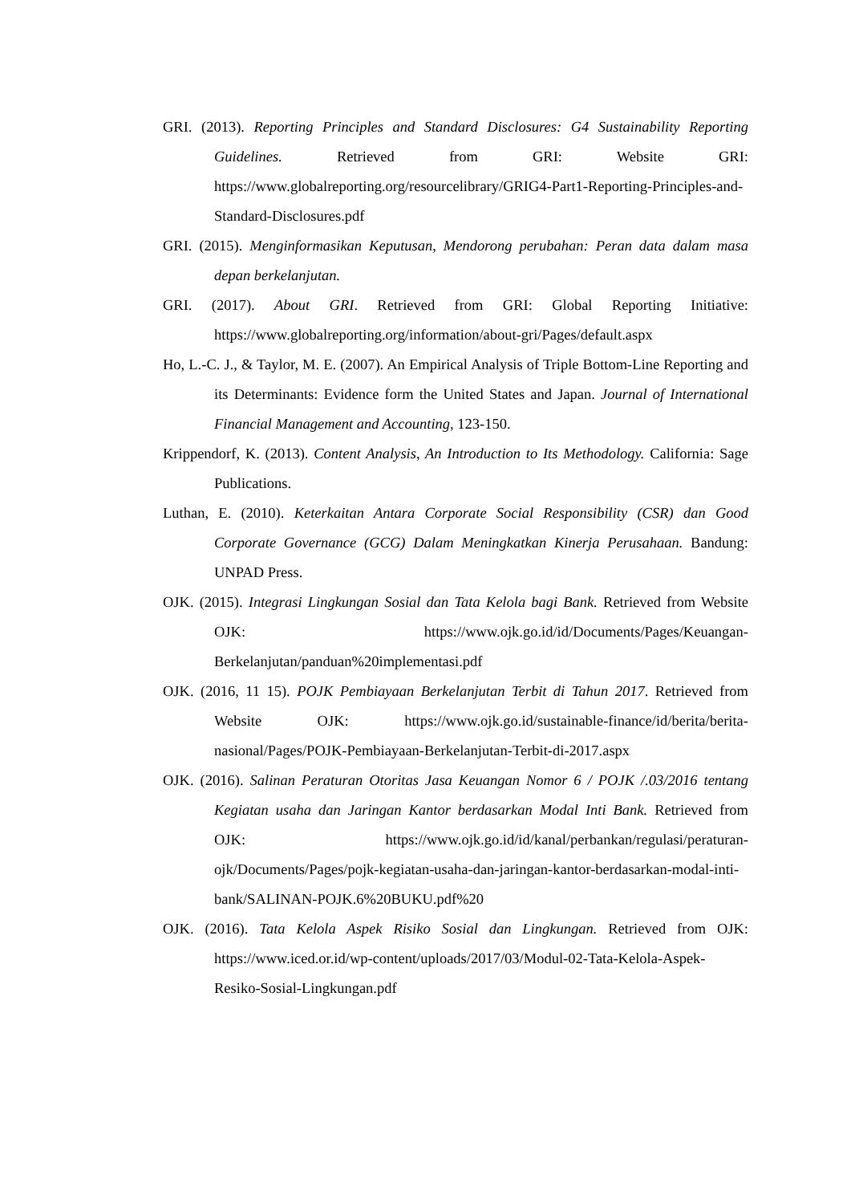GRI. (2013). Reporting Principles and Standard Disclosures: G4 Sustainability Reporting Guidelines. Retrieved from GRI: Website GRI: https://www.globalreporting.org/resourcelibrary/GRIG4-Part1-Reporting-Principles-and-Standard-Disclosures.pdf
GRI. (2015). Menginformasikan Keputusan, Mendorong perubahan: Peran data dalam masa depan berkelanjutan.
GRI. (2017). About GRI. Retrieved from GRI: Global Reporting Initiative: https://www.globalreporting.org/information/about-gri/Pages/default.aspx
Ho, L.-C. J., & Taylor, M. E. (2007). An Empirical Analysis of Triple Bottom-Line Reporting and its Determinants: Evidence form the United States and Japan. Journal of International Financial Management and Accounting, 123-150.
Krippendorf, K. (2013). Content Analysis, An Introduction to Its Methodology. California: Sage Publications.
Luthan, E. (2010). Keterkaitan Antara Corporate Social Responsibility (CSR) dan Good Corporate Governance (GCG) Dalam Meningkatkan Kinerja Perusahaan. Bandung: UNPAD Press.
OJK. (2015). Integrasi Lingkungan Sosial dan Tata Kelola bagi Bank. Retrieved from Website OJK: https://www.ojk.go.id/id/Documents/Pages/Keuangan-Berkelanjutan/panduan%20implementasi.pdf
OJK. (2016, 11 15). POJK Pembiayaan Berkelanjutan Terbit di Tahun 2017. Retrieved from Website OJK: https://www.ojk.go.id/sustainable-finance/id/berita/berita-nasional/Pages/POJK-Pembiayaan-Berkelanjutan-Terbit-di-2017.aspx
OJK. (2016). Salinan Peraturan Otoritas Jasa Keuangan Nomor 6 / POJK /.03/2016 tentang Kegiatan usaha dan Jaringan Kantor berdasarkan Modal Inti Bank. Retrieved from OJK: https://www.ojk.go.id/id/kanal/perbankan/regulasi/peraturan-ojk/Documents/Pages/pojk-kegiatan-usaha-dan-jaringan-kantor-berdasarkan-modal-inti-bank/SALINAN-POJK.6%20BUKU.pdf%20
OJK. (2016). Tata Kelola Aspek Risiko Sosial dan Lingkungan. Retrieved from OJK: https://www.iced.or.id/wp-content/uploads/2017/03/Modul-02-Tata-Kelola-Aspek-Resiko-Sosial-Lingkungan.pdf